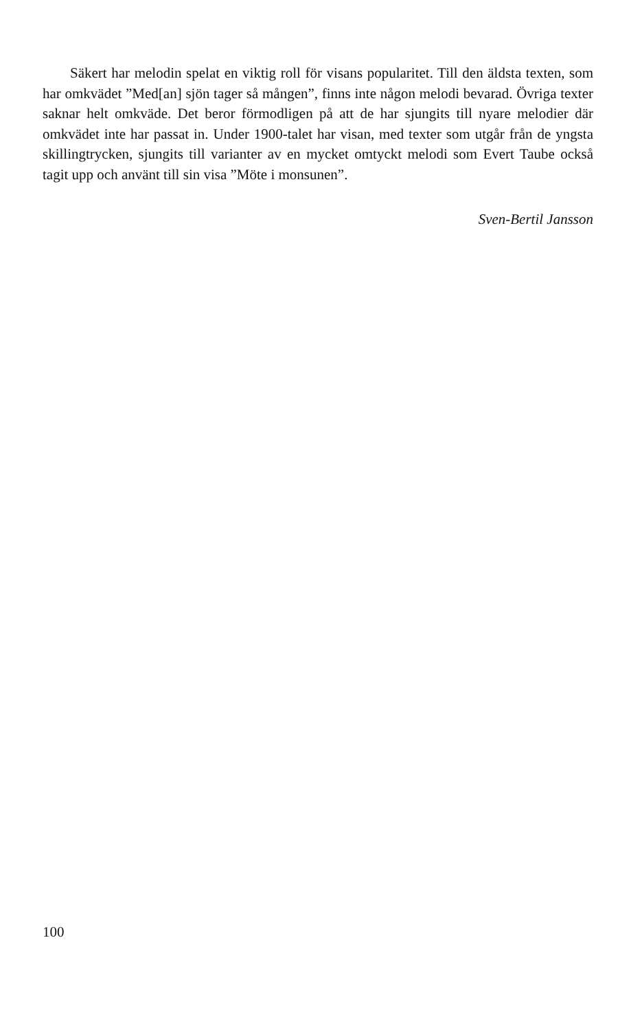Säkert har melodin spelat en viktig roll för visans popularitet. Till den äldsta texten, som har omkvädet ”Med[an] sjön tager så mången”, finns inte någon melodi bevarad. Övriga texter saknar helt omkväde. Det beror förmodligen på att de har sjungits till nyare melodier där omkvädet inte har passat in. Under 1900-talet har visan, med texter som utgår från de yngsta skillingtrycken, sjungits till varianter av en mycket omtyckt melodi som Evert Taube också tagit upp och använt till sin visa ”Möte i monsunen”.
Sven-Bertil Jansson
100